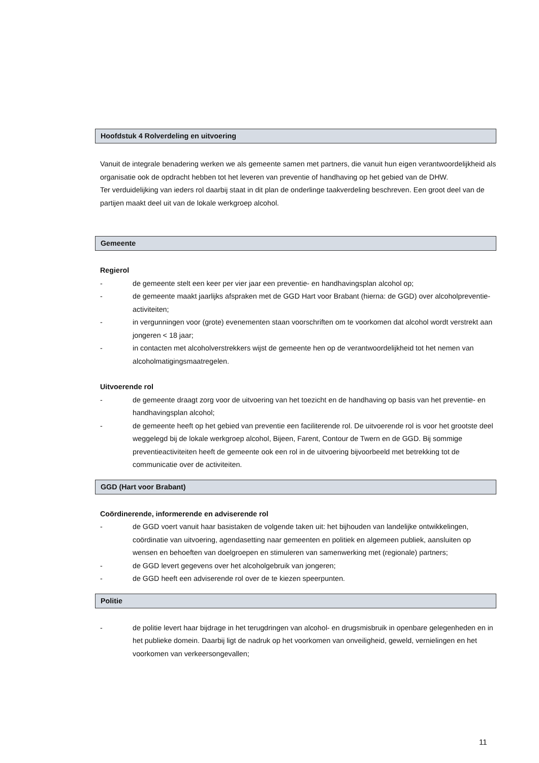Hoofdstuk 4 Rolverdeling en uitvoering
Vanuit de integrale benadering werken we als gemeente samen met partners, die vanuit hun eigen verantwoordelijkheid als organisatie ook de opdracht hebben tot het leveren van preventie of handhaving op het gebied van de DHW.
Ter verduidelijking van ieders rol daarbij staat in dit plan de onderlinge taakverdeling beschreven. Een groot deel van de partijen maakt deel uit van de lokale werkgroep alcohol.
Gemeente
Regierol
- de gemeente stelt een keer per vier jaar een preventie- en handhavingsplan alcohol op;
- de gemeente maakt jaarlijks afspraken met de GGD Hart voor Brabant (hierna: de GGD) over alcoholpreventie- activiteiten;
- in vergunningen voor (grote) evenementen staan voorschriften om te voorkomen dat alcohol wordt verstrekt aan jongeren < 18 jaar;
- in contacten met alcoholverstrekkers wijst de gemeente hen op de verantwoordelijkheid tot het nemen van alcoholmatigingsmaatregelen.
Uitvoerende rol
- de gemeente draagt zorg voor de uitvoering van het toezicht en de handhaving op basis van het preventie- en handhavingsplan alcohol;
- de gemeente heeft op het gebied van preventie een faciliterende rol. De uitvoerende rol is voor het grootste deel weggelegd bij de lokale werkgroep alcohol, Bijeen, Farent, Contour de Twern en de GGD. Bij sommige preventieactiviteiten heeft de gemeente ook een rol in de uitvoering bijvoorbeeld met betrekking tot de communicatie over de activiteiten.
GGD (Hart voor Brabant)
Coördinerende, informerende en adviserende rol
- de GGD voert vanuit haar basistaken de volgende taken uit: het bijhouden van landelijke ontwikkelingen, coördinatie van uitvoering, agendasetting naar gemeenten en politiek en algemeen publiek, aansluiten op wensen en behoeften van doelgroepen en stimuleren van samenwerking met (regionale) partners;
- de GGD levert gegevens over het alcoholgebruik van jongeren;
- de GGD heeft een adviserende rol over de te kiezen speerpunten.
Politie
- de politie levert haar bijdrage in het terugdringen van alcohol- en drugsmisbruik in openbare gelegenheden en in het publieke domein. Daarbij ligt de nadruk op het voorkomen van onveiligheid, geweld, vernielingen en het voorkomen van verkeersongevallen;
11